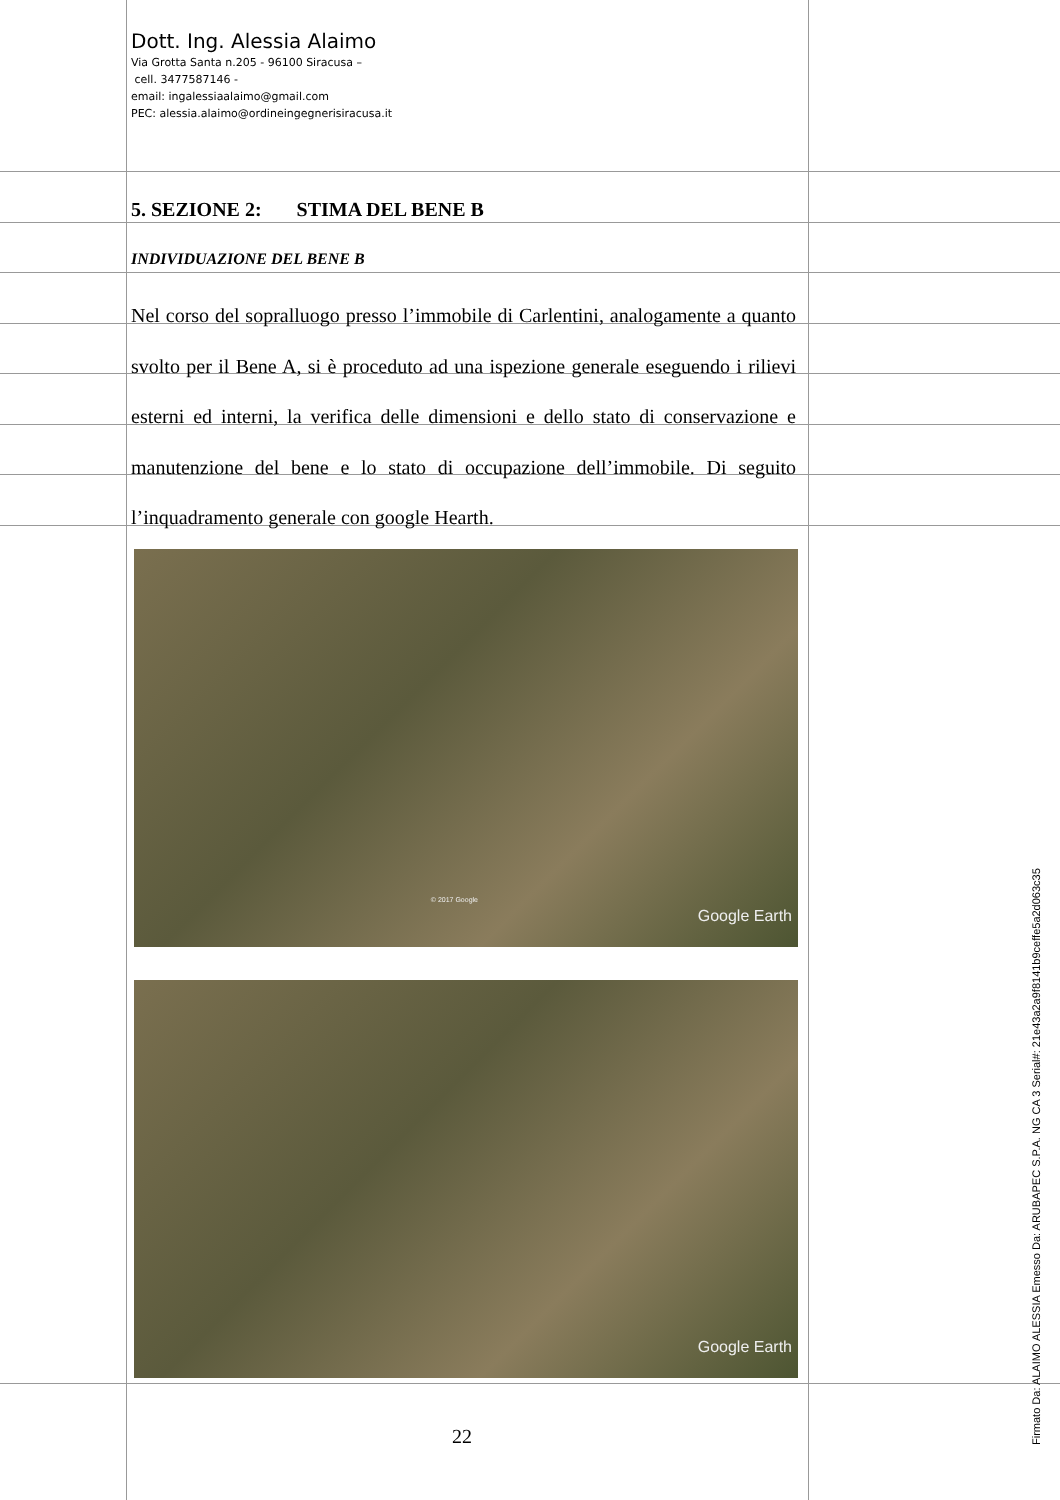Dott. Ing. Alessia Alaimo
Via Grotta Santa n.205 - 96100 Siracusa –
cell. 3477587146 -
email: ingalessiaalaimo@gmail.com
PEC: alessia.alaimo@ordineingegnerisiracusa.it
5. SEZIONE 2: STIMA DEL BENE B
INDIVIDUAZIONE DEL BENE B
Nel corso del sopralluogo presso l’immobile di Carlentini, analogamente a quanto svolto per il Bene A, si è proceduto ad una ispezione generale eseguendo i rilievi esterni ed interni, la verifica delle dimensioni e dello stato di conservazione e manutenzione del bene e lo stato di occupazione dell’immobile. Di seguito l’inquadramento generale con google Hearth.
© 2017 Google
Google Earth
Google Earth
22
Firmato Da: ALAIMO ALESSIA Emesso Da: ARUBAPEC S.P.A. NG CA 3 Serial#: 21e43a2a9f8141b9ceffe5a2d063c35